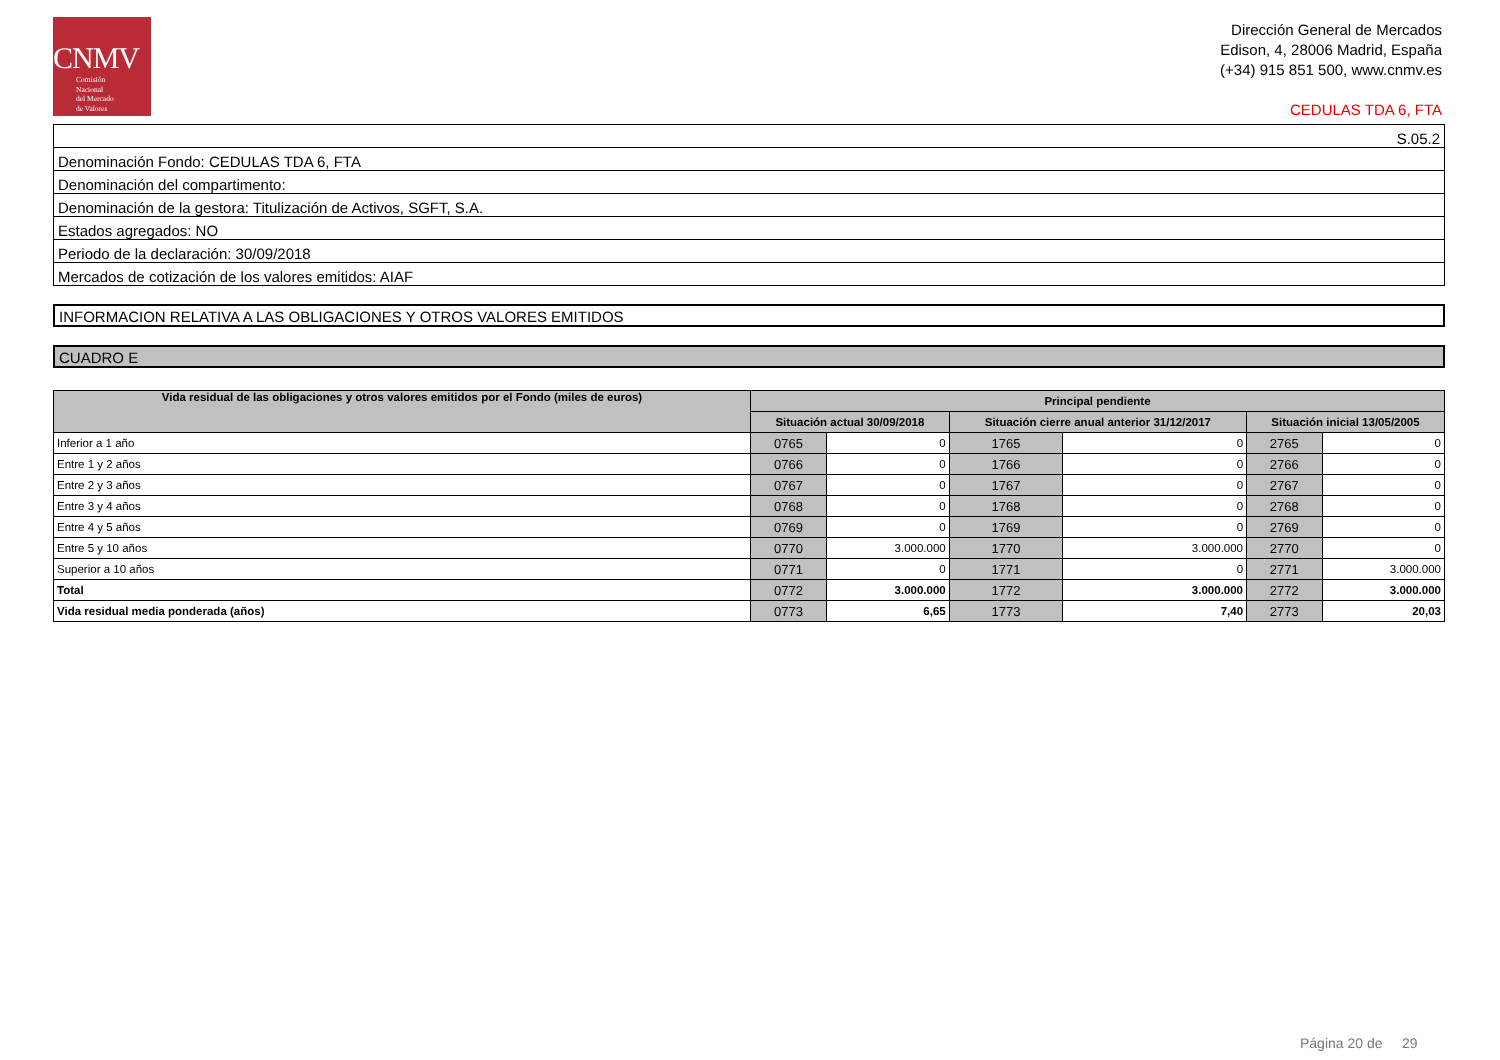CNMV
Comisión
Nacional
del Mercado
de Valores
Dirección General de Mercados
Edison, 4, 28006 Madrid, España
(+34) 915 851 500, www.cnmv.es
CEDULAS TDA 6, FTA
| S.05.2 |
| Denominación Fondo: CEDULAS TDA 6, FTA |
| Denominación del compartimento: |
| Denominación de la gestora: Titulización de Activos, SGFT, S.A. |
| Estados agregados: NO |
| Periodo de la declaración: 30/09/2018 |
| Mercados de cotización de los valores emitidos: AIAF |
INFORMACION RELATIVA A LAS OBLIGACIONES Y OTROS VALORES EMITIDOS
CUADRO E
| Vida residual de las obligaciones y otros valores emitidos por el Fondo (miles de euros) | Principal pendiente | | | | | |
| --- | --- | --- | --- | --- | --- | --- |
| | Situación actual 30/09/2018 | | Situación cierre anual anterior 31/12/2017 | | Situación inicial 13/05/2005 | |
| Inferior a 1 año | 0765 | 0 | 1765 | 0 | 2765 | 0 |
| Entre 1 y 2 años | 0766 | 0 | 1766 | 0 | 2766 | 0 |
| Entre 2 y 3 años | 0767 | 0 | 1767 | 0 | 2767 | 0 |
| Entre 3 y 4 años | 0768 | 0 | 1768 | 0 | 2768 | 0 |
| Entre 4 y 5 años | 0769 | 0 | 1769 | 0 | 2769 | 0 |
| Entre 5 y 10 años | 0770 | 3.000.000 | 1770 | 3.000.000 | 2770 | 0 |
| Superior a 10 años | 0771 | 0 | 1771 | 0 | 2771 | 3.000.000 |
| Total | 0772 | 3.000.000 | 1772 | 3.000.000 | 2772 | 3.000.000 |
| Vida residual media ponderada (años) | 0773 | 6,65 | 1773 | 7,40 | 2773 | 20,03 |
Página 20 de 29